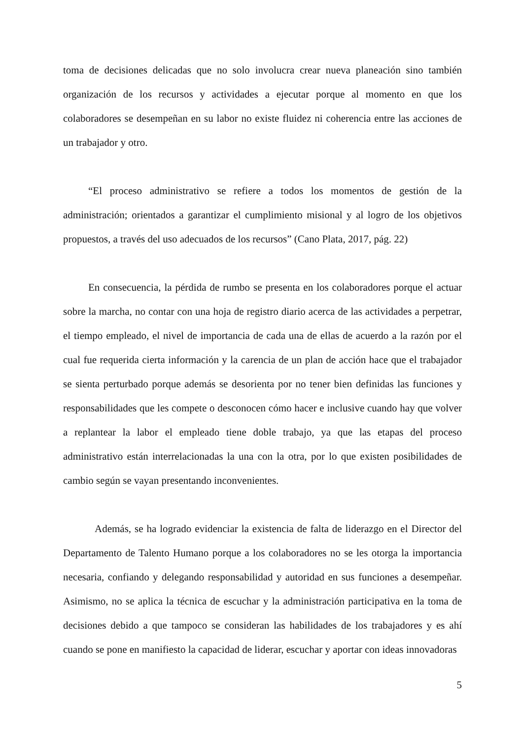toma de decisiones delicadas que no solo involucra crear nueva planeación sino también organización de los recursos y actividades a ejecutar porque al momento en que los colaboradores se desempeñan en su labor no existe fluidez ni coherencia entre las acciones de un trabajador y otro.
“El proceso administrativo se refiere a todos los momentos de gestión de la administración; orientados a garantizar el cumplimiento misional y al logro de los objetivos propuestos, a través del uso adecuados de los recursos” (Cano Plata, 2017, pág. 22)
En consecuencia, la pérdida de rumbo se presenta en los colaboradores porque el actuar sobre la marcha, no contar con una hoja de registro diario acerca de las actividades a perpetrar, el tiempo empleado, el nivel de importancia de cada una de ellas de acuerdo a la razón por el cual fue requerida cierta información y la carencia de un plan de acción hace que el trabajador se sienta perturbado porque además se desorienta por no tener bien definidas las funciones y responsabilidades que les compete o desconocen cómo hacer e inclusive cuando hay que volver a replantear la labor el empleado tiene doble trabajo, ya que las etapas del proceso administrativo están interrelacionadas la una con la otra, por lo que existen posibilidades de cambio según se vayan presentando inconvenientes.
Además, se ha logrado evidenciar la existencia de falta de liderazgo en el Director del Departamento de Talento Humano porque a los colaboradores no se les otorga la importancia necesaria, confiando y delegando responsabilidad y autoridad en sus funciones a desempeñar. Asimismo, no se aplica la técnica de escuchar y la administración participativa en la toma de decisiones debido a que tampoco se consideran las habilidades de los trabajadores y es ahí cuando se pone en manifiesto la capacidad de liderar, escuchar y aportar con ideas innovadoras
5